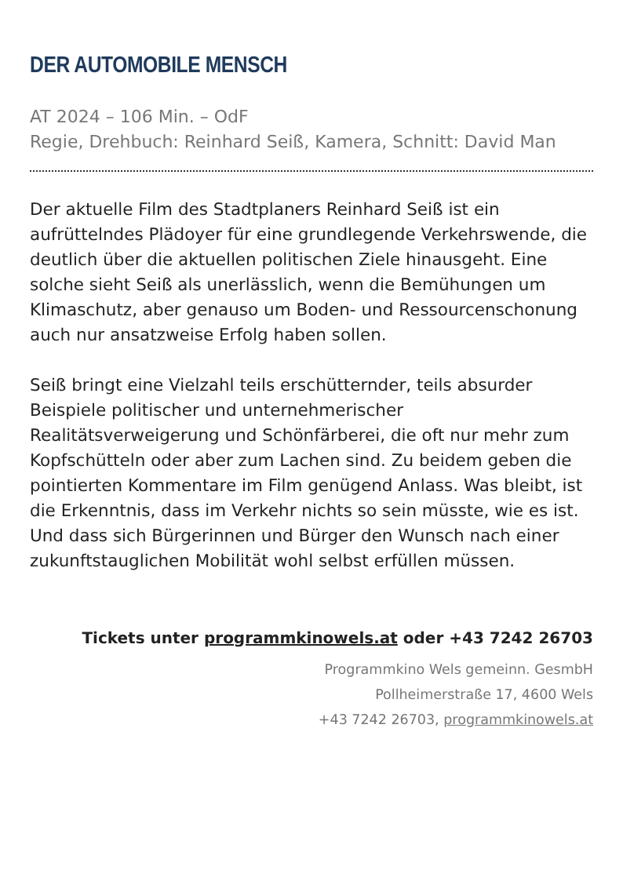DER AUTOMOBILE MENSCH
AT 2024 – 106 Min. – OdF
Regie, Drehbuch: Reinhard Seiß, Kamera, Schnitt: David Man
Der aktuelle Film des Stadtplaners Reinhard Seiß ist ein aufrüttelndes Plädoyer für eine grundlegende Verkehrswende, die deutlich über die aktuellen politischen Ziele hinausgeht. Eine solche sieht Seiß als unerlässlich, wenn die Bemühungen um Klimaschutz, aber genauso um Boden- und Ressourcenschonung auch nur ansatzweise Erfolg haben sollen.
Seiß bringt eine Vielzahl teils erschütternder, teils absurder Beispiele politischer und unternehmerischer Realitätsverweigerung und Schönfärberei, die oft nur mehr zum Kopfschütteln oder aber zum Lachen sind. Zu beidem geben die pointierten Kommentare im Film genügend Anlass. Was bleibt, ist die Erkenntnis, dass im Verkehr nichts so sein müsste, wie es ist. Und dass sich Bürgerinnen und Bürger den Wunsch nach einer zukunftstauglichen Mobilität wohl selbst erfüllen müssen.
Tickets unter programmkinowels.at oder +43 7242 26703
Programmkino Wels gemeinn. GesmbH
Pollheimerstraße 17, 4600 Wels
+43 7242 26703, programmkinowels.at